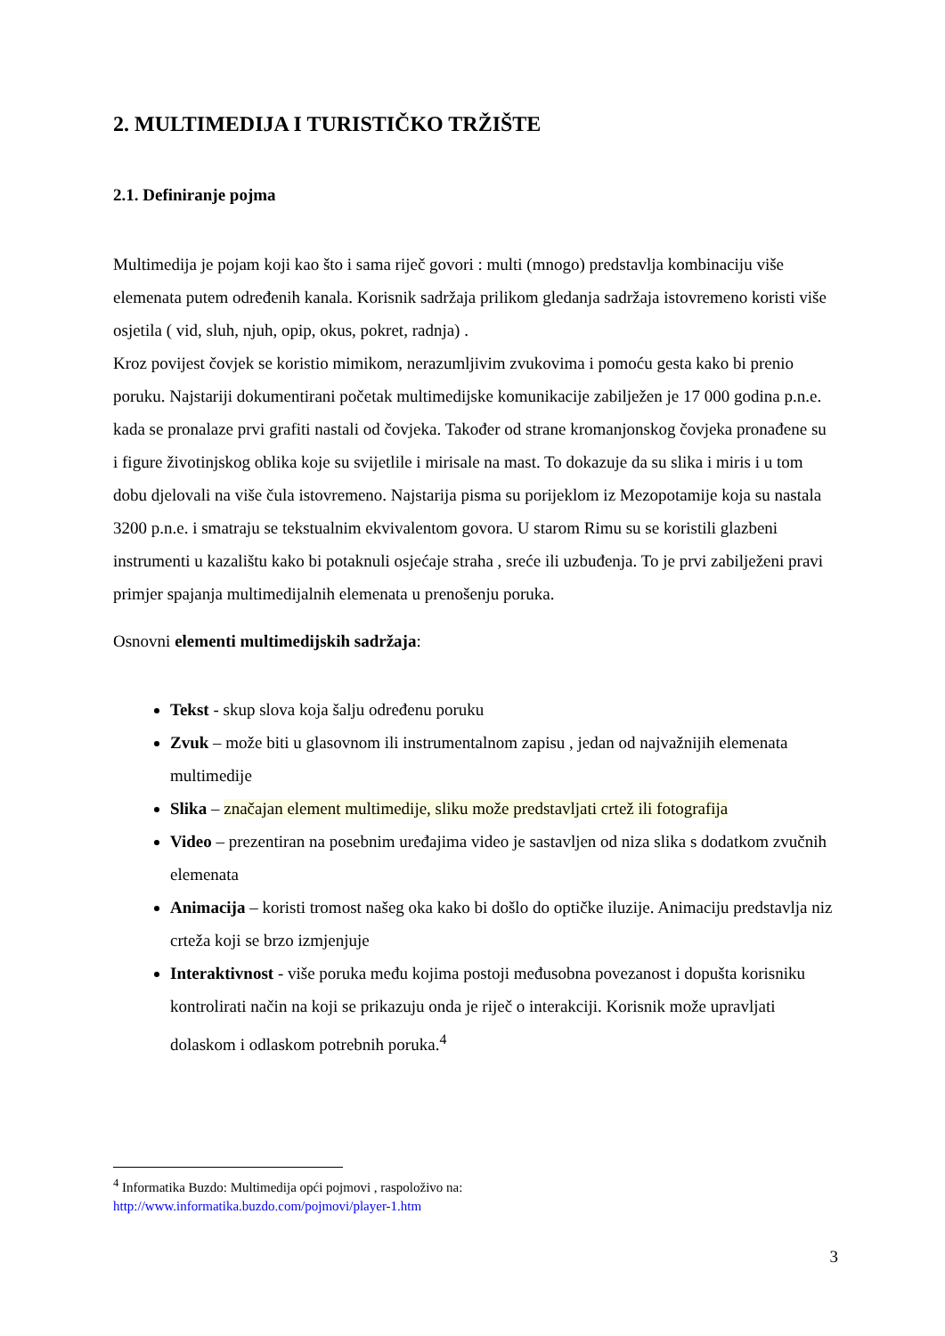2. MULTIMEDIJA I TURISTIČKO TRŽIŠTE
2.1. Definiranje pojma
Multimedija je pojam koji kao što i sama riječ govori : multi (mnogo) predstavlja kombinaciju više elemenata putem određenih kanala. Korisnik sadržaja prilikom gledanja sadržaja istovremeno koristi više osjetila ( vid, sluh, njuh, opip, okus, pokret, radnja) .
Kroz povijest čovjek se koristio mimikom, nerazumljivim zvukovima i pomoću gesta kako bi prenio poruku. Najstariji dokumentirani početak multimedijske komunikacije zabilježen je 17 000 godina p.n.e. kada se pronalaze prvi grafiti nastali od čovjeka. Također od strane kromanjonskog čovjeka pronađene su i figure životinjskog oblika koje su svijetlile i mirisale na mast. To dokazuje da su slika i miris i u tom dobu djelovali na više čula istovremeno. Najstarija pisma su porijeklom iz Mezopotamije koja su nastala 3200 p.n.e. i smatraju se tekstualnim ekvivalentom govora. U starom Rimu su se koristili glazbeni instrumenti u kazalištu kako bi potaknuli osjećaje straha , sreće ili uzbuđenja. To je prvi zabilježeni pravi primjer spajanja multimedijalnih elemenata u prenošenju poruka.
Osnovni elementi multimedijskih sadržaja:
Tekst - skup slova koja šalju određenu poruku
Zvuk – može biti u glasovnom ili instrumentalnom zapisu , jedan od najvažnijih elemenata multimedije
Slika – značajan element multimedije, sliku može predstavljati crtež ili fotografija
Video – prezentiran na posebnim uređajima video je sastavljen od niza slika s dodatkom zvučnih elemenata
Animacija – koristi tromost našeg oka kako bi došlo do optičke iluzije. Animaciju predstavlja niz crteža koji se brzo izmjenjuje
Interaktivnost - više poruka među kojima postoji međusobna povezanost i dopušta korisniku kontrolirati način na koji se prikazuju onda je riječ o interakciji. Korisnik može upravljati dolaskom i odlaskom potrebnih poruka.<sup>4</sup>
<sup>4</sup> Informatika Buzdo: Multimedija opći pojmovi , raspoloživo na:
http://www.informatika.buzdo.com/pojmovi/player-1.htm
3